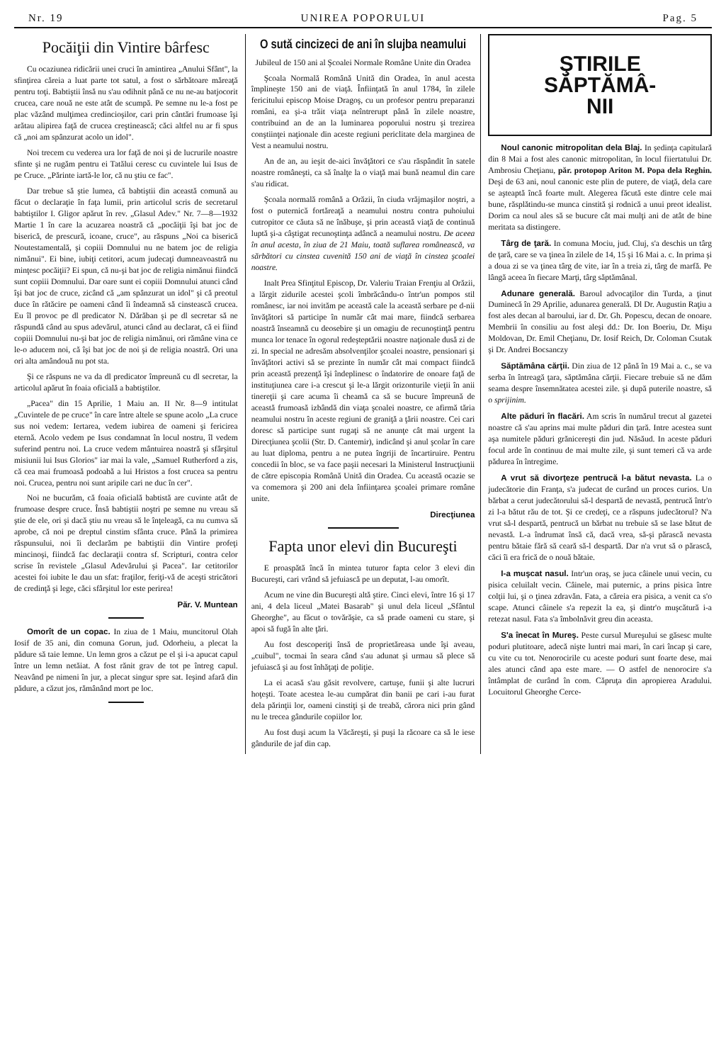Nr. 19 UNIREA POPORULUI Pag. 5
Pocăiţii din Vintire bârfesc
Cu ocaziunea ridicării unei cruci în amintirea „Anului Sfânt", la sfinţirea căreia a luat parte tot satul, a fost o sărbătoare măreaţă pentru toţi. Babtiştii însă nu s'au odihnit până ce nu ne-au batjocorit crucea, care nouă ne este atât de scumpă. Pe semne nu le-a fost pe plac văzând mulţimea credincioşilor, cari prin cântări frumoase îşi arătau alipirea faţă de crucea creştinească; căci altfel nu ar fi spus că „noi am spânzurat acolo un idol".
Noi trecem cu vederea ura lor faţă de noi şi de lucrurile noastre sfinte şi ne rugăm pentru ei Tatălui ceresc cu cuvintele lui Isus de pe Cruce. „Părinte iartă-le lor, că nu ştiu ce fac".
Dar trebue să ştie lumea, că babtiştii din această comună au făcut o declaraţie în faţa lumii, prin articolul scris de secretarul babtiştilor I. Gligor apărut în rev. „Glasul Adev." Nr. 7—8—1932 Martie 1 în care la acuzarea noastră că „pocăiţii îşi bat joc de biserică, de prescură, icoane, cruce", au răspuns „Noi ca biserică Noutestamentală, şi copiii Domnului nu ne batem joc de religia nimănui". Ei bine, iubiţi cetitori, acum judecaţi dumneavoastră nu minţesc pocăiţii? Ei spun, că nu-şi bat joc de religia nimănui fiindcă sunt copiii Domnului. Dar oare sunt ei copiii Domnului atunci când îşi bat joc de cruce, zicând că „am spânzurat un idol" şi că preotul duce în rătăcire pe oameni când îi îndeamnă să cinstească crucea. Eu îl provoc pe dl predicator N. Dărăban şi pe dl secretar să ne răspundă când au spus adevărul, atunci când au declarat, că ei fiind copiii Domnului nu-şi bat joc de religia nimănui, ori rămâne vina ce le-o aducem noi, că îşi bat joc de noi şi de religia noastră. Ori una ori alta amândouă nu pot sta.
Şi ce răspuns ne va da dl predicator împreună cu dl secretar, la articolul apărut în foaia oficială a babtiştilor.
„Pacea" din 15 Aprilie, 1 Maiu an. II Nr. 8—9 intitulat „Cuvintele de pe cruce" în care între altele se spune acolo „La cruce sus noi vedem: Iertarea, vedem iubirea de oameni şi fericirea eternă. Acolo vedem pe Isus condamnat în locul nostru, îl vedem suferind pentru noi. La cruce vedem mântuirea noastră şi sfârşitul misiunii lui Isus Glorios" iar mai la vale, „Samuel Rutherford a zis, că cea mai frumoasă podoabă a lui Hristos a fost crucea sa pentru noi. Crucea, pentru noi sunt aripile cari ne duc în cer".
Noi ne bucurăm, că foaia oficială babtistă are cuvinte atât de frumoase despre cruce. Însă babtiştii noştri pe semne nu vreau să ştie de ele, ori şi dacă ştiu nu vreau să le înţeleagă, ca nu cumva să aprobe, că noi pe dreptul cinstim sfânta cruce. Până la primirea răspunsului, noi îi declarăm pe babtiştii din Vintire profeţi mincinoşi, fiindcă fac declaraţii contra sf. Scripturi, contra celor scrise în revistele „Glasul Adevărului şi Pacea". Iar cetitorilor acestei foi iubite le dau un sfat: fraţilor, feriţi-vă de aceşti stricători de credinţă şi lege, căci sfârşitul lor este perirea!
Păr. V. Muntean
Omorît de un copac. In ziua de 1 Maiu, muncitorul Olah Iosif de 35 ani, din comuna Gorun, jud. Odorheiu, a plecat la pădure să taie lemne. Un lemn gros a căzut pe el şi i-a apucat capul între un lemn netăiat. A fost rănit grav de tot pe întreg capul. Neavând pe nimeni în jur, a plecat singur spre sat. Ieşind afară din pădure, a căzut jos, rămânând mort pe loc.
O sută cincizeci de ani în slujba neamului
Jubileul de 150 ani al Şcoalei Normale Române Unite din Oradea
Şcoala Normală Română Unită din Oradea, în anul acesta împlineşte 150 ani de viaţă. Înfiinţată în anul 1784, în zilele fericitului episcop Moise Dragoş, cu un profesor pentru preparanzi români, ea şi-a trăit viaţa neîntrerupt până în zilele noastre, contribuind an de an la luminarea poporului nostru şi trezirea conştiinţei naţionale din aceste regiuni periclitate dela marginea de Vest a neamului nostru.
An de an, au ieşit de-aici învăţători ce s'au răspândit în satele noastre româneşti, ca să înalţe la o viaţă mai bună neamul din care s'au ridicat.
Şcoala normală română a Orăzii, în ciuda vrăjmaşilor noştri, a fost o puternică fortăreaţă a neamului nostru contra puhoiului cutropitor ce căuta să ne înăbuşe, şi prin această viaţă de continuă luptă şi-a câştigat recunoştinţa adâncă a neamului nostru. De aceea în anul acesta, în ziua de 21 Maiu, toată suflarea românească, va sărbători cu cinstea cuvenită 150 ani de viaţă în cinstea şcoalei noastre.
Inalt Prea Sfinţitul Episcop, Dr. Valeriu Traian Frenţiu al Orăzii, a lărgit zidurile acestei şcoli îmbrăcându-o într'un pompos stil românesc, iar noi invităm pe această cale la această serbare pe d-nii învăţători să participe în număr cât mai mare, fiindcă serbarea noastră înseamnă cu deosebire şi un omagiu de recunoştinţă pentru munca lor tenace în ogorul redeşteptării noastre naţionale dusă zi de zi. In special ne adresăm absolvenţilor şcoalei noastre, pensionari şi învăţători activi să se prezinte în număr cât mai compact fiindcă prin această prezenţă îşi îndeplinesc o îndatorire de onoare faţă de instituţiunea care i-a crescut şi le-a lărgit orizonturile vieţii în anii tinereţii şi care acuma îi cheamă ca să se bucure împreună de această frumoasă izbândă din viaţa şcoalei noastre, ce afirmă tăria neamului nostru în aceste regiuni de graniţă a ţării noastre. Cei cari doresc să participe sunt rugaţi să ne anunţe cât mai urgent la Direcţiunea şcolii (Str. D. Cantemir), indicând şi anul şcolar în care au luat diploma, pentru a ne putea îngriji de încartiruire. Pentru concedii în bloc, se va face paşii necesari la Ministerul Instrucţiunii de către episcopia Română Unită din Oradea. Cu această ocazie se va comemora şi 200 ani dela înfiinţarea şcoalei primare române unite.
Direcţiunea
Fapta unor elevi din Bucureşti
E proaspătă încă în mintea tuturor fapta celor 3 elevi din Bucureşti, cari vrând să jefuiască pe un deputat, l-au omorît.
Acum ne vine din Bucureşti altă ştire. Cinci elevi, între 16 şi 17 ani, 4 dela liceul „Matei Basarab" şi unul dela liceul „Sfântul Gheorghe", au făcut o tovărăşie, ca să prade oameni cu stare, şi apoi să fugă în alte ţări.
Au fost descoperiţi însă de proprietăreasa unde îşi aveau, „cuibul", tocmai în seara când s'au adunat şi urmau să plece să jefuiască şi au fost înhăţaţi de poliţie.
La ei acasă s'au găsit revolvere, cartuşe, funii şi alte lucruri hoţeşti. Toate acestea le-au cumpărat din banii pe cari i-au furat dela părinţii lor, oameni cinstiţi şi de treabă, cărora nici prin gând nu le trecea gândurile copiilor lor.
Au fost duşi acum la Văcăreşti, şi puşi la răcoare ca să le iese gândurile de jaf din cap.
ŞTIRILE
SĂPTĂMÂ-
NII
Noul canonic mitropolitan dela Blaj. In şedinţa capitulară din 8 Mai a fost ales canonic mitropolitan, în locul fiiertatului Dr. Ambrosiu Cheţianu, păr. protopop Ariton M. Popa dela Reghin. Deşi de 63 ani, noul canonic este plin de putere, de viaţă, dela care se aşteaptă încă foarte mult. Alegerea făcută este dintre cele mai bune, răsplătindu-se munca cinstită şi rodnică a unui preot idealist. Dorim ca noul ales să se bucure cât mai mulţi ani de atât de bine meritata sa distingere.
Târg de ţară. In comuna Mociu, jud. Cluj, s'a deschis un târg de ţară, care se va ţinea în zilele de 14, 15 şi 16 Mai a. c. In prima şi a doua zi se va ţinea târg de vite, iar în a treia zi, târg de marfă. Pe lângă aceea în fiecare Marţi, târg săptămânal.
Adunare generală. Baroul advocaţilor din Turda, a ţinut Duminecă în 29 Aprilie, adunarea generală. Dl Dr. Augustin Raţiu a fost ales decan al baroului, iar d. Dr. Gh. Popescu, decan de onoare. Membrii în consiliu au fost aleşi dd.: Dr. Ion Boeriu, Dr. Mişu Moldovan, Dr. Emil Cheţianu, Dr. Iosif Reich, Dr. Coloman Csutak şi Dr. Andrei Bocsanczy
Săptămâna cărţii. Din ziua de 12 până în 19 Mai a. c., se va serba în întreagă ţara, săptămâna cărţii. Fiecare trebuie să ne dăm seama despre însemnătatea acestei zile. şi după puterile noastre, să o sprijinim.
Alte păduri în flacări. Am scris în numărul trecut al gazetei noastre că s'au aprins mai multe păduri din ţară. Intre acestea sunt aşa numitele păduri grănicereşti din jud. Năsăud. In aceste păduri focul arde în continuu de mai multe zile, şi sunt temeri că va arde pădurea în întregime.
A vrut să divorţeze pentrucă l-a bătut nevasta. La o judecătorie din Franţa, s'a judecat de curând un proces curios. Un bărbat a cerut judecătorului să-l despartă de nevastă, pentrucă într'o zi l-a bătut rău de tot. Şi ce credeţi, ce a răspuns judecătorul? N'a vrut să-l despartă, pentrucă un bărbat nu trebuie să se lase bătut de nevastă. L-a îndrumat însă că, dacă vrea, să-şi părască nevasta pentru bătaie fără să ceară să-l despartă. Dar n'a vrut să o părască, căci îi era frică de o nouă bătaie.
I-a muşcat nasul. Intr'un oraş, se juca câinele unui vecin, cu pisica celuilalt vecin. Câinele, mai puternic, a prins pisica între colţii lui, şi o ţinea zdravăn. Fata, a căreia era pisica, a venit ca s'o scape. Atunci câinele s'a repezit la ea, şi dintr'o muşcătură i-a retezat nasul. Fata s'a îmbolnăvit greu din aceasta.
S'a înecat în Mureş. Peste cursul Mureşului se găsesc multe poduri plutitoare, adecă nişte luntri mai mari, în cari încap şi care, cu vite cu tot. Nenorocirile cu aceste poduri sunt foarte dese, mai ales atunci când apa este mare. — O astfel de nenorocire s'a întâmplat de curând în com. Căpruţa din apropierea Aradului. Locuitorul Gheorghe Cerce-